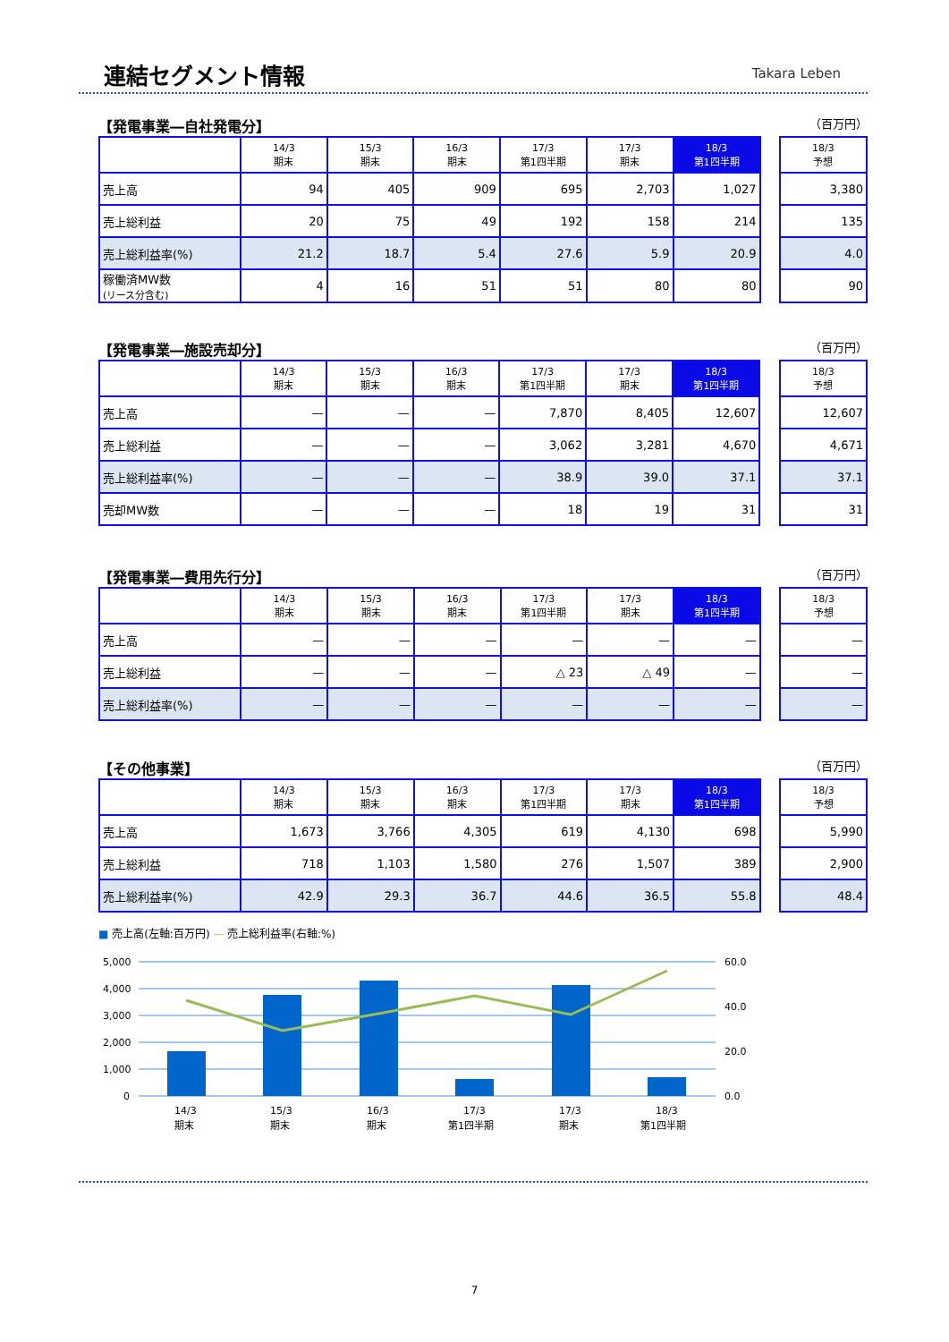連結セグメント情報 Takara Leben
【発電事業―自社発電分】 （百万円）
| | 14/3 期末 | 15/3 期末 | 16/3 期末 | 17/3 第1四半期 | 17/3 期末 | 18/3 第1四半期 | | 18/3 予想 |
| --- | --- | --- | --- | --- | --- | --- | --- | --- |
| 売上高 | 94 | 405 | 909 | 695 | 2,703 | 1,027 | | 3,380 |
| 売上総利益 | 20 | 75 | 49 | 192 | 158 | 214 | | 135 |
| 売上総利益率(%) | 21.2 | 18.7 | 5.4 | 27.6 | 5.9 | 20.9 | | 4.0 |
| 稼働済MW数 (リース分含む) | 4 | 16 | 51 | 51 | 80 | 80 | | 90 |
【発電事業―施設売却分】 （百万円）
| | 14/3 期末 | 15/3 期末 | 16/3 期末 | 17/3 第1四半期 | 17/3 期末 | 18/3 第1四半期 | | 18/3 予想 |
| --- | --- | --- | --- | --- | --- | --- | --- | --- |
| 売上高 | — | — | — | 7,870 | 8,405 | 12,607 | | 12,607 |
| 売上総利益 | — | — | — | 3,062 | 3,281 | 4,670 | | 4,671 |
| 売上総利益率(%) | — | — | — | 38.9 | 39.0 | 37.1 | | 37.1 |
| 売却MW数 | — | — | — | 18 | 19 | 31 | | 31 |
【発電事業―費用先行分】 （百万円）
| | 14/3 期末 | 15/3 期末 | 16/3 期末 | 17/3 第1四半期 | 17/3 期末 | 18/3 第1四半期 | | 18/3 予想 |
| --- | --- | --- | --- | --- | --- | --- | --- | --- |
| 売上高 | — | — | — | — | — | — | | — |
| 売上総利益 | — | — | — | △ 23 | △ 49 | — | | — |
| 売上総利益率(%) | — | — | — | — | — | — | | — |
【その他事業】 （百万円）
| | 14/3 期末 | 15/3 期末 | 16/3 期末 | 17/3 第1四半期 | 17/3 期末 | 18/3 第1四半期 | | 18/3 予想 |
| --- | --- | --- | --- | --- | --- | --- | --- | --- |
| 売上高 | 1,673 | 3,766 | 4,305 | 619 | 4,130 | 698 | | 5,990 |
| 売上総利益 | 718 | 1,103 | 1,580 | 276 | 1,507 | 389 | | 2,900 |
| 売上総利益率(%) | 42.9 | 29.3 | 36.7 | 44.6 | 36.5 | 55.8 | | 48.4 |
■ 売上高(左軸:百万円) — 売上総利益率(右軸:%)
5,000
4,000
3,000
2,000
1,000
0
60.0
40.0
20.0
0.0
14/3
期末
15/3
期末
16/3
期末
17/3
第1四半期
17/3
期末
18/3
第1四半期
7